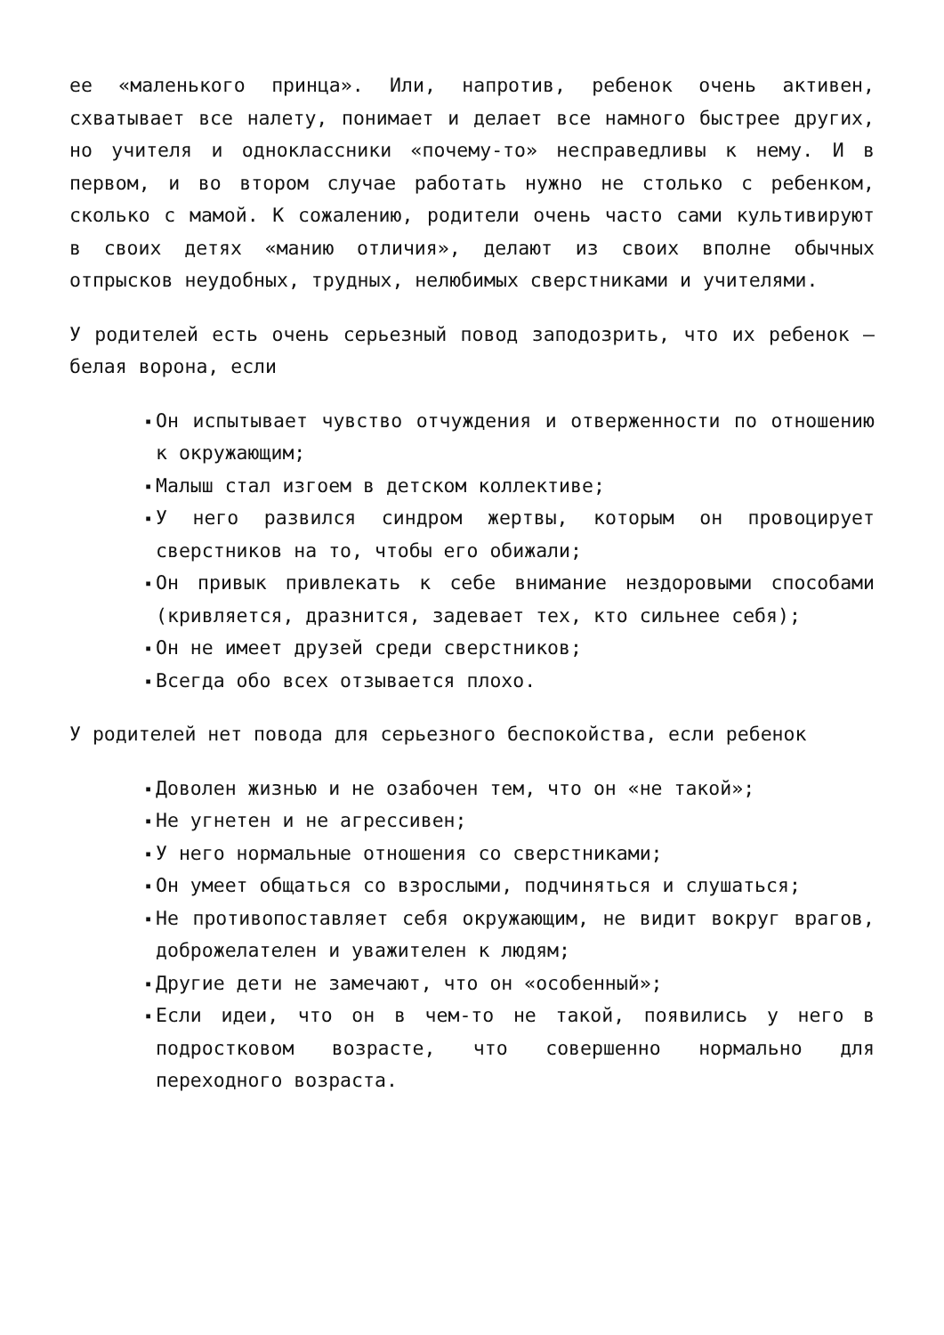ее «маленького принца». Или, напротив, ребенок очень активен, схватывает все налету, понимает и делает все намного быстрее других, но учителя и одноклассники «почему-то» несправедливы к нему. И в первом, и во втором случае работать нужно не столько с ребенком, сколько с мамой. К сожалению, родители очень часто сами культивируют в своих детях «манию отличия», делают из своих вполне обычных отпрысков неудобных, трудных, нелюбимых сверстниками и учителями.
У родителей есть очень серьезный повод заподозрить, что их ребенок – белая ворона, если
▪ Он испытывает чувство отчуждения и отверженности по отношению к окружающим;
▪ Малыш стал изгоем в детском коллективе;
▪ У него развился синдром жертвы, которым он провоцирует сверстников на то, чтобы его обижали;
▪ Он привык привлекать к себе внимание нездоровыми способами (кривляется, дразнится, задевает тех, кто сильнее себя);
▪ Он не имеет друзей среди сверстников;
▪ Всегда обо всех отзывается плохо.
У родителей нет повода для серьезного беспокойства, если ребенок
▪ Доволен жизнью и не озабочен тем, что он «не такой»;
▪ Не угнетен и не агрессивен;
▪ У него нормальные отношения со сверстниками;
▪ Он умеет общаться со взрослыми, подчиняться и слушаться;
▪ Не противопоставляет себя окружающим, не видит вокруг врагов, доброжелателен и уважителен к людям;
▪ Другие дети не замечают, что он «особенный»;
▪ Если идеи, что он в чем-то не такой, появились у него в подростковом возрасте, что совершенно нормально для переходного возраста.